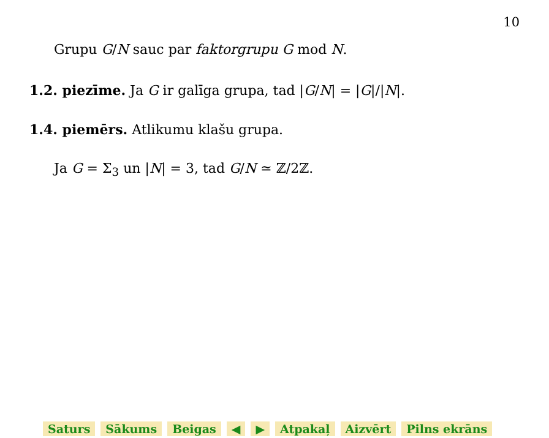10
Grupu G/N sauc par faktorgrupu G mod N.
1.2. piezīme. Ja G ir galīga grupa, tad |G/N| = |G|/|N|.
1.4. piemērs. Atlikumu klašu grupa.
Ja G = Σ<sub>3</sub> un |N| = 3, tad G/N ≃ ℤ/2ℤ.
Saturs Sākums Beigas ◀ ▶ Atpakaļ Aizvērt Pilns ekrāns